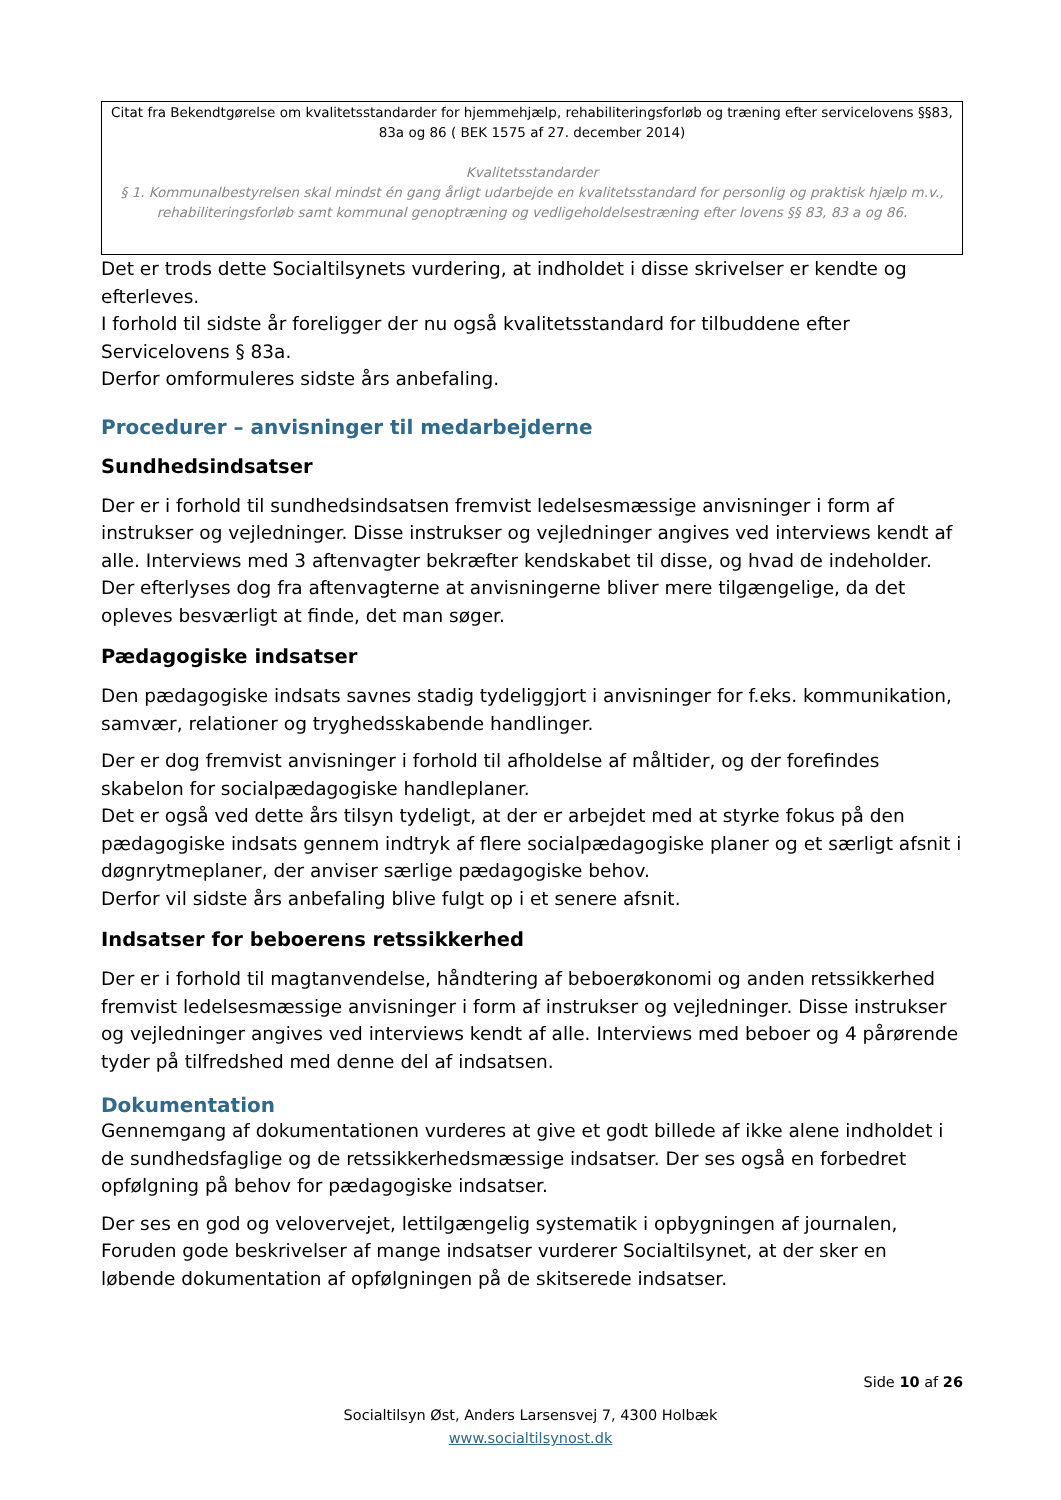Citat fra Bekendtgørelse om kvalitetsstandarder for hjemmehjælp, rehabiliteringsforløb og træning efter servicelovens §§83, 83a og 86 ( BEK 1575 af 27. december 2014)
Kvalitetsstandarder
§ 1. Kommunalbestyrelsen skal mindst én gang årligt udarbejde en kvalitetsstandard for personlig og praktisk hjælp m.v., rehabiliteringsforløb samt kommunal genoptræning og vedligeholdelsestræning efter lovens §§ 83, 83 a og 86.
Det er trods dette Socialtilsynets vurdering, at indholdet i disse skrivelser er kendte og efterleves.
I forhold til sidste år foreligger der nu også kvalitetsstandard for tilbuddene efter Servicelovens § 83a.
Derfor omformuleres sidste års anbefaling.
Procedurer – anvisninger til medarbejderne
Sundhedsindsatser
Der er i forhold til sundhedsindsatsen fremvist ledelsesmæssige anvisninger i form af instrukser og vejledninger. Disse instrukser og vejledninger angives ved interviews kendt af alle. Interviews med 3 aftenvagter bekræfter kendskabet til disse, og hvad de indeholder. Der efterlyses dog fra aftenvagterne at anvisningerne bliver mere tilgængelige, da det opleves besværligt at finde, det man søger.
Pædagogiske indsatser
Den pædagogiske indsats savnes stadig tydeliggjort i anvisninger for f.eks. kommunikation, samvær, relationer og tryghedsskabende handlinger.
Der er dog fremvist anvisninger i forhold til afholdelse af måltider, og der forefindes skabelon for socialpædagogiske handleplaner.
Det er også ved dette års tilsyn tydeligt, at der er arbejdet med at styrke fokus på den pædagogiske indsats gennem indtryk af flere socialpædagogiske planer og et særligt afsnit i døgnrytmeplaner, der anviser særlige pædagogiske behov.
Derfor vil sidste års anbefaling blive fulgt op i et senere afsnit.
Indsatser for beboerens retssikkerhed
Der er i forhold til magtanvendelse, håndtering af beboerøkonomi og anden retssikkerhed fremvist ledelsesmæssige anvisninger i form af instrukser og vejledninger. Disse instrukser og vejledninger angives ved interviews kendt af alle. Interviews med beboer og 4 pårørende tyder på tilfredshed med denne del af indsatsen.
Dokumentation
Gennemgang af dokumentationen vurderes at give et godt billede af ikke alene indholdet i de sundhedsfaglige og de retssikkerhedsmæssige indsatser. Der ses også en forbedret opfølgning på behov for pædagogiske indsatser.
Der ses en god og velovervejet, lettilgængelig systematik i opbygningen af journalen, Foruden gode beskrivelser af mange indsatser vurderer Socialtilsynet, at der sker en løbende dokumentation af opfølgningen på de skitserede indsatser.
Side 10 af 26
Socialtilsyn Øst, Anders Larsensvej 7, 4300 Holbæk
www.socialtilsynost.dk